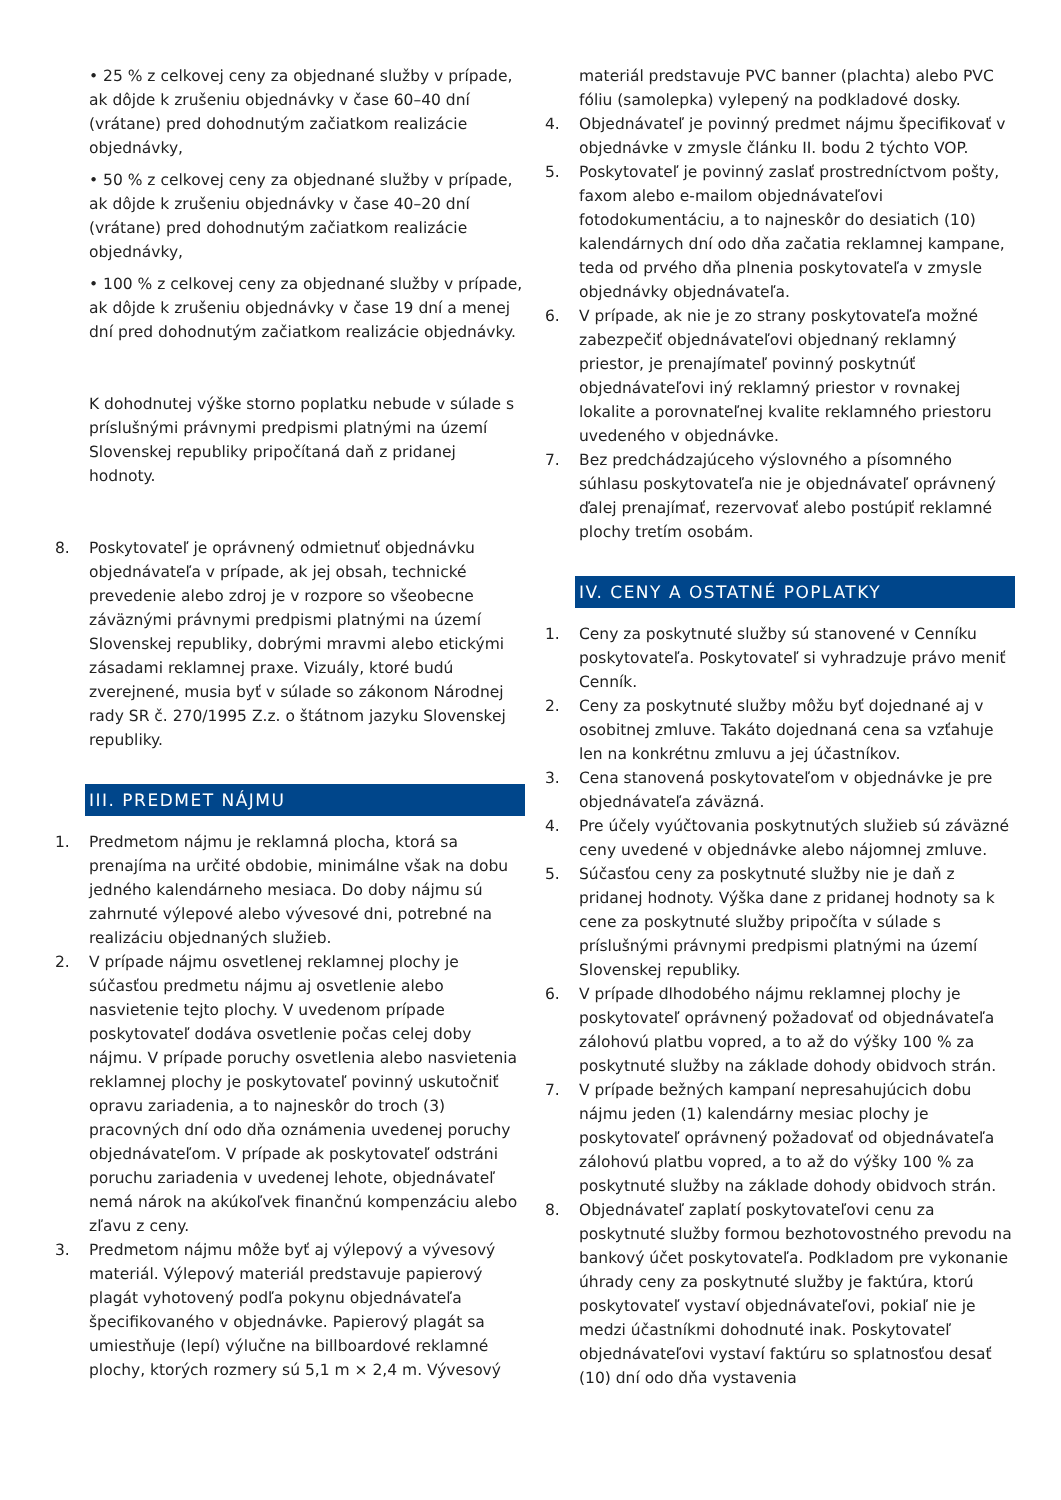• 25 % z celkovej ceny za objednané služby v prípade, ak dôjde k zrušeniu objednávky v čase 60–40 dní (vrátane) pred dohodnutým začiatkom realizácie objednávky,
• 50 % z celkovej ceny za objednané služby v prípade, ak dôjde k zrušeniu objednávky v čase 40–20 dní (vrátane) pred dohodnutým začiatkom realizácie objednávky,
• 100 % z celkovej ceny za objednané služby v prípade, ak dôjde k zrušeniu objednávky v čase 19 dní a menej dní pred dohodnutým začiatkom realizácie objednávky.
K dohodnutej výške storno poplatku nebude v súlade s príslušnými právnymi predpismi platnými na území Slovenskej republiky pripočítaná daň z pridanej hodnoty.
8. Poskytovateľ je oprávnený odmietnuť objednávku objednávateľa v prípade, ak jej obsah, technické prevedenie alebo zdroj je v rozpore so všeobecne záväznými právnymi predpismi platnými na území Slovenskej republiky, dobrými mravmi alebo etickými zásadami reklamnej praxe. Vizuály, ktoré budú zverejnené, musia byť v súlade so zákonom Národnej rady SR č. 270/1995 Z.z. o štátnom jazyku Slovenskej republiky.
III. PREDMET NÁJMU
1. Predmetom nájmu je reklamná plocha, ktorá sa prenajíma na určité obdobie, minimálne však na dobu jedného kalendárneho mesiaca. Do doby nájmu sú zahrnuté výlepové alebo vývesové dni, potrebné na realizáciu objednaných služieb.
2. V prípade nájmu osvetlenej reklamnej plochy je súčasťou predmetu nájmu aj osvetlenie alebo nasvietenie tejto plochy. V uvedenom prípade poskytovateľ dodáva osvetlenie počas celej doby nájmu. V prípade poruchy osvetlenia alebo nasvietenia reklamnej plochy je poskytovateľ povinný uskutočniť opravu zariadenia, a to najneskôr do troch (3) pracovných dní odo dňa oznámenia uvedenej poruchy objednávateľom. V prípade ak poskytovateľ odstráni poruchu zariadenia v uvedenej lehote, objednávateľ nemá nárok na akúkoľvek finančnú kompenzáciu alebo zľavu z ceny.
3. Predmetom nájmu môže byť aj výlepový a vývesový materiál. Výlepový materiál predstavuje papierový plagát vyhotovený podľa pokynu objednávateľa špecifikovaného v objednávke. Papierový plagát sa umiestňuje (lepí) výlučne na billboardové reklamné plochy, ktorých rozmery sú 5,1 m × 2,4 m. Vývesový
materiál predstavuje PVC banner (plachta) alebo PVC fóliu (samolepka) vylepený na podkladové dosky.
4. Objednávateľ je povinný predmet nájmu špecifikovať v objednávke v zmysle článku II. bodu 2 týchto VOP.
5. Poskytovateľ je povinný zaslať prostredníctvom pošty, faxom alebo e-mailom objednávateľovi fotodokumentáciu, a to najneskôr do desiatich (10) kalendárnych dní odo dňa začatia reklamnej kampane, teda od prvého dňa plnenia poskytovateľa v zmysle objednávky objednávateľa.
6. V prípade, ak nie je zo strany poskytovateľa možné zabezpečiť objednávateľovi objednaný reklamný priestor, je prenajímateľ povinný poskytnúť objednávateľovi iný reklamný priestor v rovnakej lokalite a porovnateľnej kvalite reklamného priestoru uvedeného v objednávke.
7. Bez predchádzajúceho výslovného a písomného súhlasu poskytovateľa nie je objednávateľ oprávnený ďalej prenajímať, rezervovať alebo postúpiť reklamné plochy tretím osobám.
IV. CENY A OSTATNÉ POPLATKY
1. Ceny za poskytnuté služby sú stanovené v Cenníku poskytovateľa. Poskytovateľ si vyhradzuje právo meniť Cenník.
2. Ceny za poskytnuté služby môžu byť dojednané aj v osobitnej zmluve. Takáto dojednaná cena sa vzťahuje len na konkrétnu zmluvu a jej účastníkov.
3. Cena stanovená poskytovateľom v objednávke je pre objednávateľa záväzná.
4. Pre účely vyúčtovania poskytnutých služieb sú záväzné ceny uvedené v objednávke alebo nájomnej zmluve.
5. Súčasťou ceny za poskytnuté služby nie je daň z pridanej hodnoty. Výška dane z pridanej hodnoty sa k cene za poskytnuté služby pripočíta v súlade s príslušnými právnymi predpismi platnými na území Slovenskej republiky.
6. V prípade dlhodobého nájmu reklamnej plochy je poskytovateľ oprávnený požadovať od objednávateľa zálohovú platbu vopred, a to až do výšky 100 % za poskytnuté služby na základe dohody obidvoch strán.
7. V prípade bežných kampaní nepresahujúcich dobu nájmu jeden (1) kalendárny mesiac plochy je poskytovateľ oprávnený požadovať od objednávateľa zálohovú platbu vopred, a to až do výšky 100 % za poskytnuté služby na základe dohody obidvoch strán.
8. Objednávateľ zaplatí poskytovateľovi cenu za poskytnuté služby formou bezhotovostného prevodu na bankový účet poskytovateľa. Podkladom pre vykonanie úhrady ceny za poskytnuté služby je faktúra, ktorú poskytovateľ vystaví objednávateľovi, pokiaľ nie je medzi účastníkmi dohodnuté inak. Poskytovateľ objednávateľovi vystaví faktúru so splatnosťou desať (10) dní odo dňa vystavenia